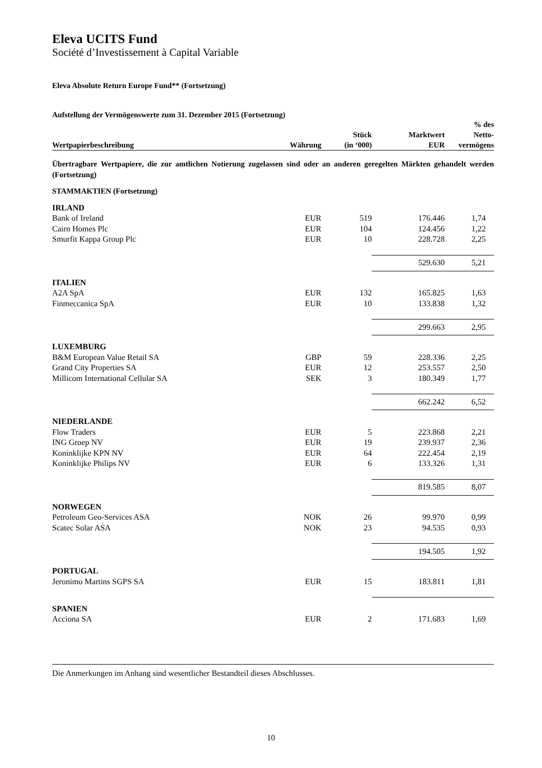Eleva UCITS Fund
Société d’Investissement à Capital Variable
Eleva Absolute Return Europe Fund** (Fortsetzung)
Aufstellung der Vermögenswerte zum 31. Dezember 2015 (Fortsetzung)
| Wertpapierbeschreibung | Währung | Stück (in ‘000) | Marktwert EUR | % des Netto- vermögens |
| --- | --- | --- | --- | --- |
| Übertragbare Wertpapiere, die zur amtlichen Notierung zugelassen sind oder an anderen geregelten Märkten gehandelt werden (Fortsetzung) | | | | |
| STAMMAKTIEN (Fortsetzung) | | | | |
| IRLAND | | | | |
| Bank of Ireland | EUR | 519 | 176.446 | 1,74 |
| Cairn Homes Plc | EUR | 104 | 124.456 | 1,22 |
| Smurfit Kappa Group Plc | EUR | 10 | 228.728 | 2,25 |
| | | | 529.630 | 5,21 |
| ITALIEN | | | | |
| A2A SpA | EUR | 132 | 165.825 | 1,63 |
| Finmeccanica SpA | EUR | 10 | 133.838 | 1,32 |
| | | | 299.663 | 2,95 |
| LUXEMBURG | | | | |
| B&M European Value Retail SA | GBP | 59 | 228.336 | 2,25 |
| Grand City Properties SA | EUR | 12 | 253.557 | 2,50 |
| Millicom International Cellular SA | SEK | 3 | 180.349 | 1,77 |
| | | | 662.242 | 6,52 |
| NIEDERLANDE | | | | |
| Flow Traders | EUR | 5 | 223.868 | 2,21 |
| ING Groep NV | EUR | 19 | 239.937 | 2,36 |
| Koninklijke KPN NV | EUR | 64 | 222.454 | 2,19 |
| Koninklijke Philips NV | EUR | 6 | 133.326 | 1,31 |
| | | | 819.585 | 8,07 |
| NORWEGEN | | | | |
| Petroleum Geo-Services ASA | NOK | 26 | 99.970 | 0,99 |
| Scatec Solar ASA | NOK | 23 | 94.535 | 0,93 |
| | | | 194.505 | 1,92 |
| PORTUGAL | | | | |
| Jeronimo Martins SGPS SA | EUR | 15 | 183.811 | 1,81 |
| SPANIEN | | | | |
| Acciona SA | EUR | 2 | 171.683 | 1,69 |
Die Anmerkungen im Anhang sind wesentlicher Bestandteil dieses Abschlusses.
10